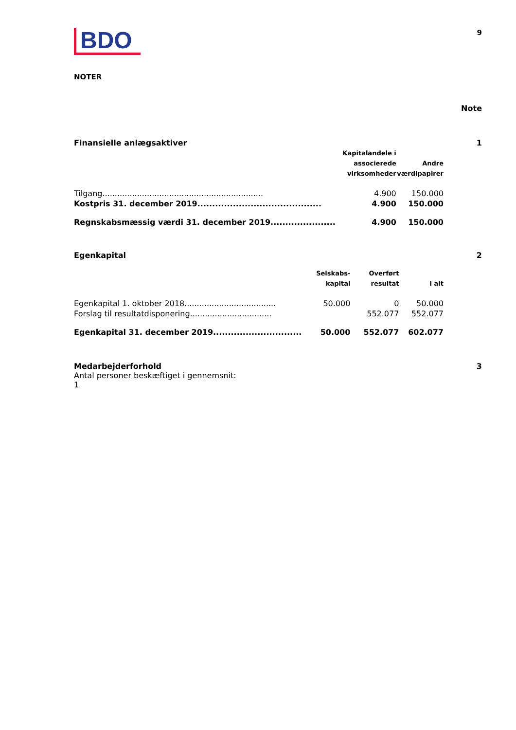BDO
9
NOTER
Note
Finansielle anlægsaktiver 1
| | Kapitalandele i associerede virksomheder | Andre værdipapirer |
| --- | --- | --- |
| Tilgang................................................................. | 4.900 | 150.000 |
| Kostpris 31. december 2019.......................................... | 4.900 | 150.000 |
| Regnskabsmæssig værdi 31. december 2019...................... | 4.900 | 150.000 |
Egenkapital 2
| | Selskabs- kapital | Overført resultat | I alt |
| --- | --- | --- | --- |
| Egenkapital 1. oktober 2018..................................... | 50.000 | 0 | 50.000 |
| Forslag til resultatdisponering................................. | | 552.077 | 552.077 |
| Egenkapital 31. december 2019.............................. | 50.000 | 552.077 | 602.077 |
Medarbejderforhold 3
Antal personer beskæftiget i gennemsnit:
1